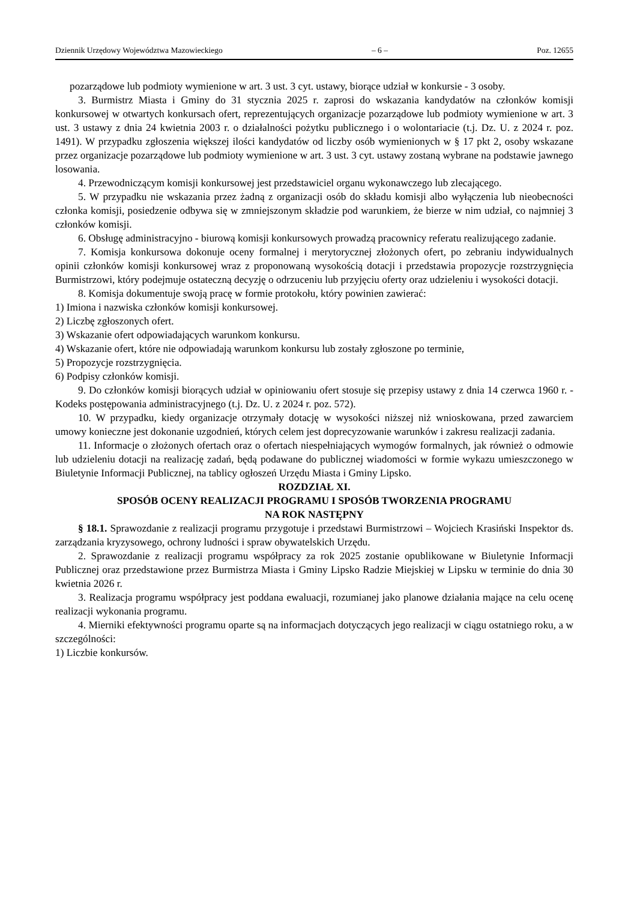Dziennik Urzędowy Województwa Mazowieckiego – 6 – Poz. 12655
pozarządowe lub podmioty wymienione w art. 3 ust. 3 cyt. ustawy, biorące udział w konkursie - 3 osoby.
3. Burmistrz Miasta i Gminy do 31 stycznia 2025 r. zaprosi do wskazania kandydatów na członków komisji konkursowej w otwartych konkursach ofert, reprezentujących organizacje pozarządowe lub podmioty wymienione w art. 3 ust. 3 ustawy z dnia 24 kwietnia 2003 r. o działalności pożytku publicznego i o wolontariacie (t.j. Dz. U. z 2024 r. poz. 1491). W przypadku zgłoszenia większej ilości kandydatów od liczby osób wymienionych w § 17 pkt 2, osoby wskazane przez organizacje pozarządowe lub podmioty wymienione w art. 3 ust. 3 cyt. ustawy zostaną wybrane na podstawie jawnego losowania.
4. Przewodniczącym komisji konkursowej jest przedstawiciel organu wykonawczego lub zlecającego.
5. W przypadku nie wskazania przez żadną z organizacji osób do składu komisji albo wyłączenia lub nieobecności członka komisji, posiedzenie odbywa się w zmniejszonym składzie pod warunkiem, że bierze w nim udział, co najmniej 3 członków komisji.
6. Obsługę administracyjno - biurową komisji konkursowych prowadzą pracownicy referatu realizującego zadanie.
7. Komisja konkursowa dokonuje oceny formalnej i merytorycznej złożonych ofert, po zebraniu indywidualnych opinii członków komisji konkursowej wraz z proponowaną wysokością dotacji i przedstawia propozycje rozstrzygnięcia Burmistrzowi, który podejmuje ostateczną decyzję o odrzuceniu lub przyjęciu oferty oraz udzieleniu i wysokości dotacji.
8. Komisja dokumentuje swoją pracę w formie protokołu, który powinien zawierać:
1) Imiona i nazwiska członków komisji konkursowej.
2) Liczbę zgłoszonych ofert.
3) Wskazanie ofert odpowiadających warunkom konkursu.
4) Wskazanie ofert, które nie odpowiadają warunkom konkursu lub zostały zgłoszone po terminie,
5) Propozycje rozstrzygnięcia.
6) Podpisy członków komisji.
9. Do członków komisji biorących udział w opiniowaniu ofert stosuje się przepisy ustawy z dnia 14 czerwca 1960 r. - Kodeks postępowania administracyjnego (t.j. Dz. U. z 2024 r. poz. 572).
10. W przypadku, kiedy organizacje otrzymały dotację w wysokości niższej niż wnioskowana, przed zawarciem umowy konieczne jest dokonanie uzgodnień, których celem jest doprecyzowanie warunków i zakresu realizacji zadania.
11. Informacje o złożonych ofertach oraz o ofertach niespełniających wymogów formalnych, jak również o odmowie lub udzieleniu dotacji na realizację zadań, będą podawane do publicznej wiadomości w formie wykazu umieszczonego w Biuletynie Informacji Publicznej, na tablicy ogłoszeń Urzędu Miasta i Gminy Lipsko.
ROZDZIAŁ XI.
SPOSÓB OCENY REALIZACJI PROGRAMU I SPOSÓB TWORZENIA PROGRAMU
NA ROK NASTĘPNY
§ 18.1. Sprawozdanie z realizacji programu przygotuje i przedstawi Burmistrzowi – Wojciech Krasiński Inspektor ds. zarządzania kryzysowego, ochrony ludności i spraw obywatelskich Urzędu.
2. Sprawozdanie z realizacji programu współpracy za rok 2025 zostanie opublikowane w Biuletynie Informacji Publicznej oraz przedstawione przez Burmistrza Miasta i Gminy Lipsko Radzie Miejskiej w Lipsku w terminie do dnia 30 kwietnia 2026 r.
3. Realizacja programu współpracy jest poddana ewaluacji, rozumianej jako planowe działania mające na celu ocenę realizacji wykonania programu.
4. Mierniki efektywności programu oparte są na informacjach dotyczących jego realizacji w ciągu ostatniego roku, a w szczególności:
1) Liczbie konkursów.